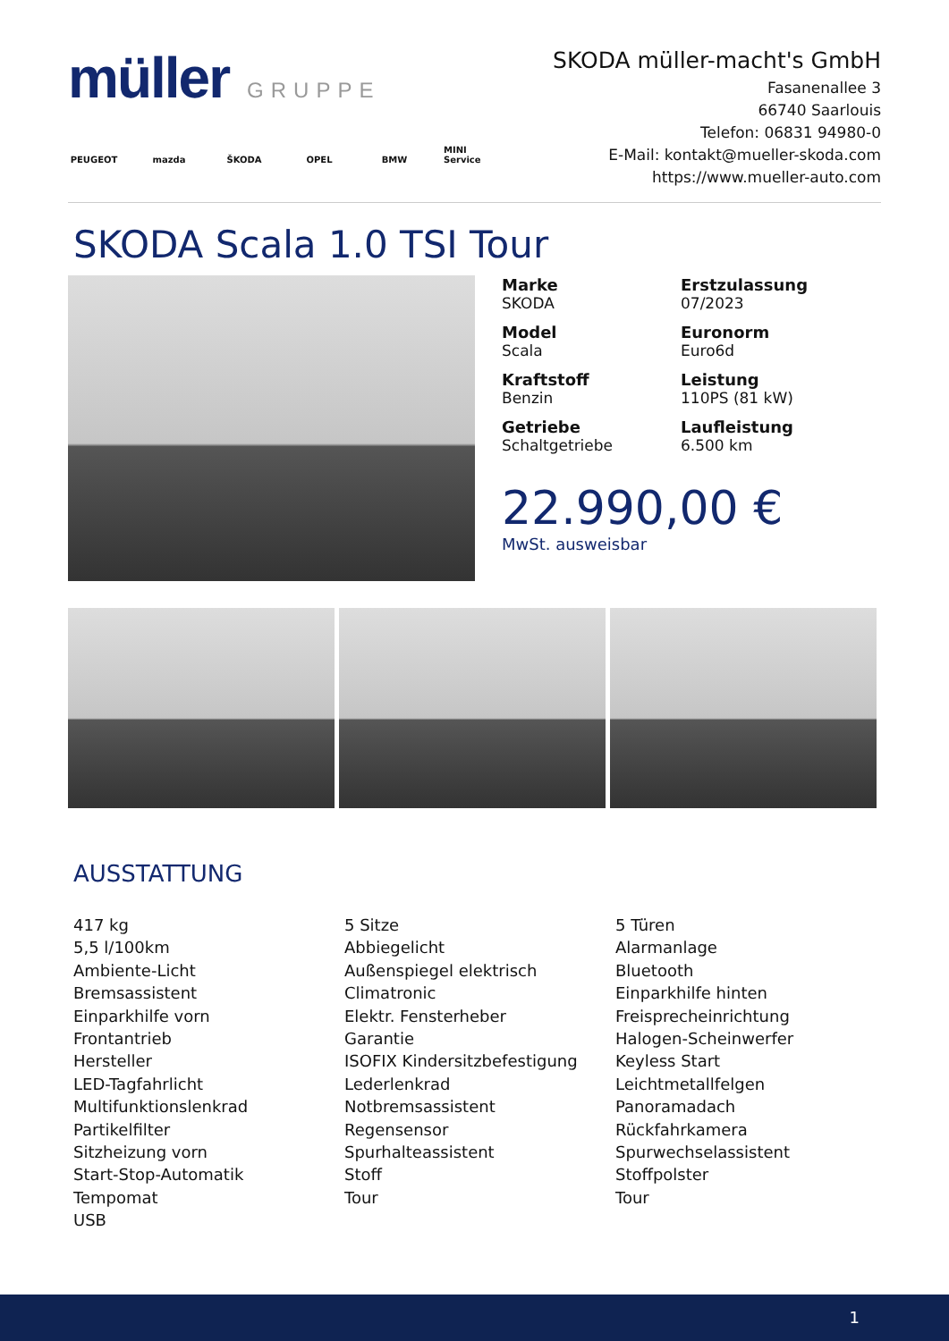müller GRUPPE
PEUGEOT mazda ŠKODA OPEL BMW MINI Service
SKODA müller-macht's GmbH
Fasanenallee 3
66740 Saarlouis
Telefon: 06831 94980-0
E-Mail: kontakt@mueller-skoda.com
https://www.mueller-auto.com
SKODA Scala 1.0 TSI Tour
Marke
SKODA
Erstzulassung
07/2023
Model
Scala
Euronorm
Euro6d
Kraftstoff
Benzin
Leistung
110PS (81 kW)
Getriebe
Schaltgetriebe
Laufleistung
6.500 km
22.990,00 €
MwSt. ausweisbar
AUSSTATTUNG
417 kg
5,5 l/100km
Ambiente-Licht
Bremsassistent
Einparkhilfe vorn
Frontantrieb
Hersteller
LED-Tagfahrlicht
Multifunktionslenkrad
Partikelfilter
Sitzheizung vorn
Start-Stop-Automatik
Tempomat
USB
5 Sitze
Abbiegelicht
Außenspiegel elektrisch
Climatronic
Elektr. Fensterheber
Garantie
ISOFIX Kindersitzbefestigung
Lederlenkrad
Notbremsassistent
Regensensor
Spurhalteassistent
Stoff
Tour
5 Türen
Alarmanlage
Bluetooth
Einparkhilfe hinten
Freisprecheinrichtung
Halogen-Scheinwerfer
Keyless Start
Leichtmetallfelgen
Panoramadach
Rückfahrkamera
Spurwechselassistent
Stoffpolster
Tour
1